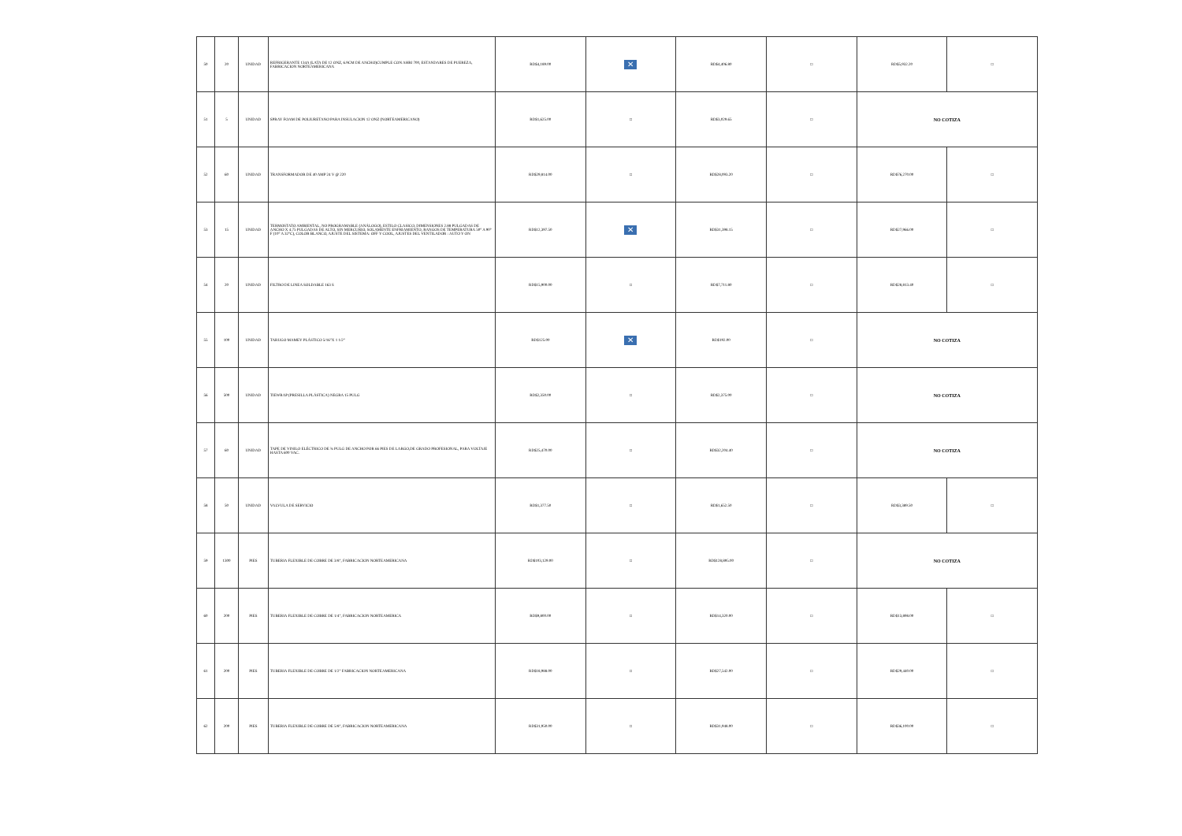| 50 | 20 | UNIDAD | REFRIGERANTE 134A (LATA DE 12 ONZ, 6.9CM DE ANCHO)CUMPLE CON AHRI 700, ESTANDARES DE PUEREZA, FABRICACION NORTEAMERICANA | RD$4,189.00 | ✕ | RD$4,406.80 | □ | RD$5,932.20 | □ |
| 51 | 5 | UNIDAD | SPRAY FOAM DE POLIURETANO PARA INSULACION 12 ONZ (NORTEAMERICANO) | RD$1,625.00 | □ | RD$3,029.65 | □ | NO COTIZA | |
| 52 | 60 | UNIDAD | TRANSFORMADOR DE 40 AMP 24 V @ 220 | RD$29,814.00 | □ | RD$28,093.20 | □ | RD$76,270.00 | □ |
| 53 | 15 | UNIDAD | TERMOSTATO AMBIENTAL, NO PROGRAMABLE (ANÁLOGO), ESTILO CLASICO, DIMENSIONES 2.88 PULGADAS DE ANCHO X 4.75 PULGADAS DE ALTO, SIN MERCURIO, SOLAMENTE ENFRIAMIENTO, RANGOS DE TEMPERATURA 50° A 90° F (10° A 32°C), COLOR BLANCO, AJUSTE DEL SISTEMA: OFF Y COOL, AJUSTES DEL VENTILADOR : AUTO Y ON | RD$12,397.50 | ✕ | RD$31,398.15 | □ | RD$27,966.00 | □ |
| 54 | 20 | UNIDAD | FILTRO DE LINEA SOLDABLE 163 S | RD$15,900.00 | □ | RD$7,711.80 | □ | RD$28,813.40 | □ |
| 55 | 100 | UNIDAD | TARUGO MAMEY PLÁSTICO 5/16"X 1 1/2" | RD$125.00 | ✕ | RD$192.00 | □ | NO COTIZA | |
| 56 | 500 | UNIDAD | TIEWRAP (PRESILLA PLÁSTICA) NEGRA 15 PULG | RD$2,350.00 | □ | RD$2,375.00 | □ | NO COTIZA | |
| 57 | 60 | UNIDAD | TAPE DE VINILO ELÉCTRICO DE ¾ PULG DE ANCHO POR 66 PIES DE LARGO,DE GRADO PROFESIONAL, PARA VOLTAJE HASTA 600 VAC. | RD$25,470.00 | □ | RD$32,204.40 | □ | NO COTIZA | |
| 58 | 50 | UNIDAD | VALVULA DE SERVICIO | RD$1,377.50 | □ | RD$1,652.50 | □ | RD$3,389.50 | □ |
| 59 | 1300 | PIES | TUBERIA FLEXIBLE DE COBRE DE 3/8", FABRICACION NORTEAMERICANA | RD$103,129.00 | □ | RD$128,895.00 | □ | NO COTIZA | |
| 60 | 200 | PIES | TUBERIA FLEXIBLE DE COBRE DE 1/4", FABRICACION NORTEAMERICA | RD$9,800.00 | □ | RD$14,320.00 | □ | RD$13,898.00 | □ |
| 61 | 200 | PIES | TUBERIA FLEXIBLE DE COBRE DE 1/2" FABRICACION NORTEAMERICANA | RD$18,988.00 | □ | RD$27,542.00 | □ | RD$29,440.00 | □ |
| 62 | 200 | PIES | TUBERIA FLEXIBLE DE COBRE DE 5/8", FABRICACION NORTEAMERICANA | RD$31,950.00 | □ | RD$31,948.00 | □ | RD$36,100.00 | □ |